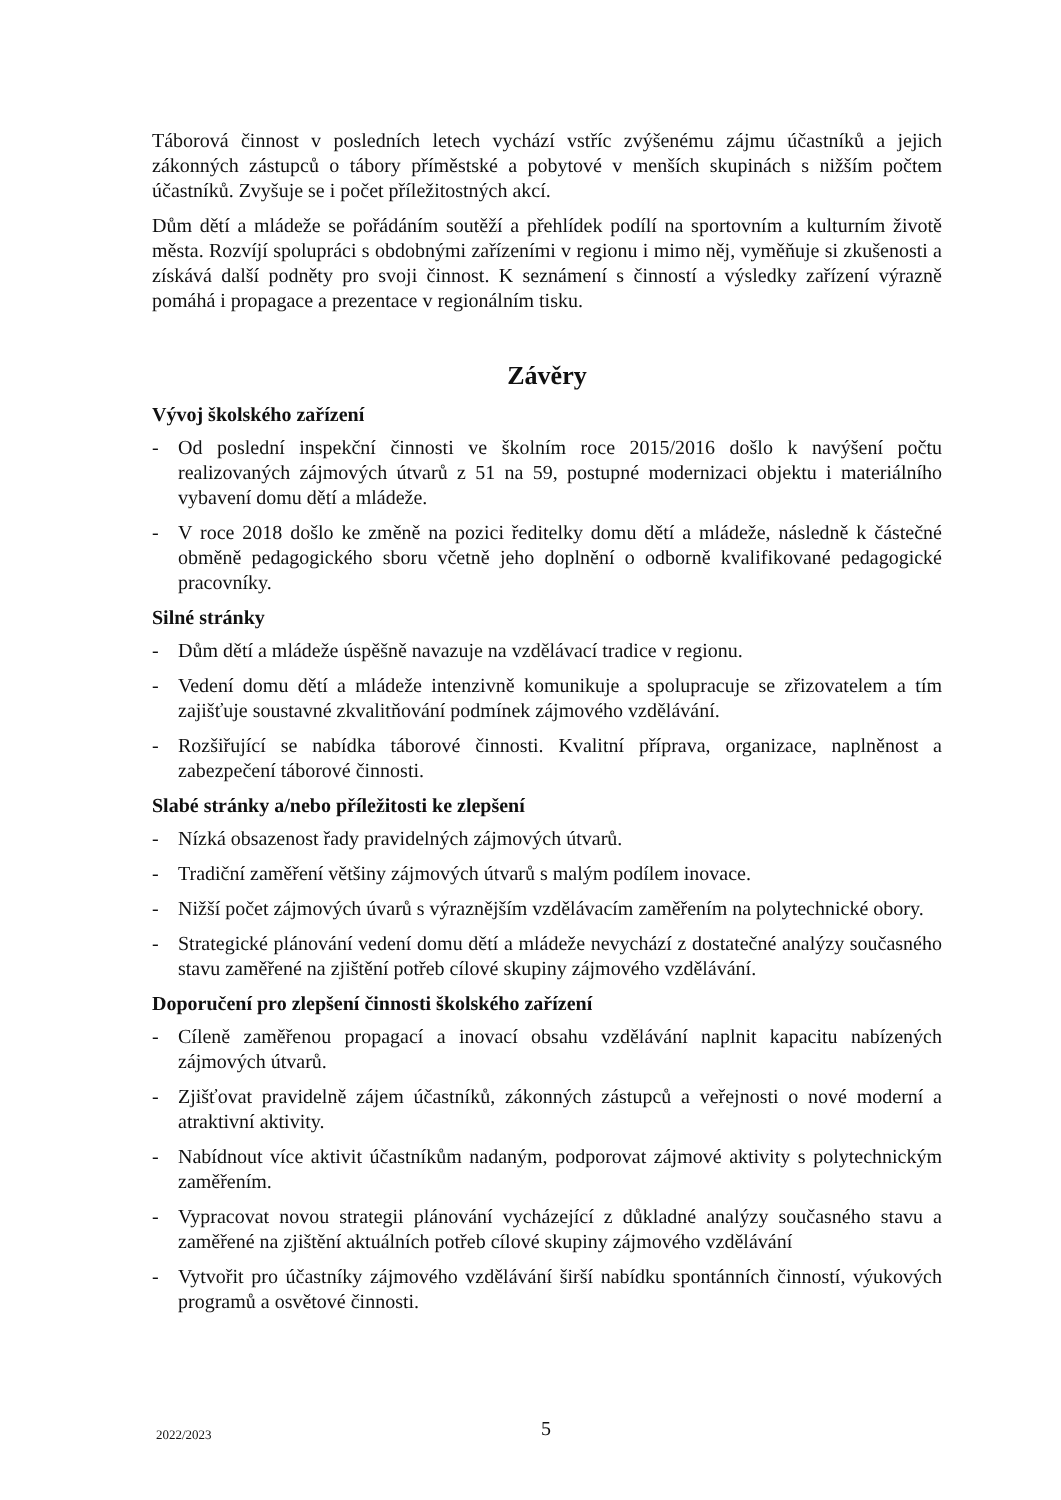Táborová činnost v posledních letech vychází vstříc zvýšenému zájmu účastníků a jejich zákonných zástupců o tábory příměstské a pobytové v menších skupinách s nižším počtem účastníků. Zvyšuje se i počet příležitostných akcí.
Dům dětí a mládeže se pořádáním soutěží a přehlídek podílí na sportovním a kulturním životě města. Rozvíjí spolupráci s obdobnými zařízeními v regionu i mimo něj, vyměňuje si zkušenosti a získává další podněty pro svoji činnost. K seznámení s činností a výsledky zařízení výrazně pomáhá i propagace a prezentace v regionálním tisku.
Závěry
Vývoj školského zařízení
- Od poslední inspekční činnosti ve školním roce 2015/2016 došlo k navýšení počtu realizovaných zájmových útvarů z 51 na 59, postupné modernizaci objektu i materiálního vybavení domu dětí a mládeže.
- V roce 2018 došlo ke změně na pozici ředitelky domu dětí a mládeže, následně k částečné obměně pedagogického sboru včetně jeho doplnění o odborně kvalifikované pedagogické pracovníky.
Silné stránky
- Dům dětí a mládeže úspěšně navazuje na vzdělávací tradice v regionu.
- Vedení domu dětí a mládeže intenzivně komunikuje a spolupracuje se zřizovatelem a tím zajišťuje soustavné zkvalitňování podmínek zájmového vzdělávání.
- Rozšiřující se nabídka táborové činnosti. Kvalitní příprava, organizace, naplněnost a zabezpečení táborové činnosti.
Slabé stránky a/nebo příležitosti ke zlepšení
- Nízká obsazenost řady pravidelných zájmových útvarů.
- Tradiční zaměření většiny zájmových útvarů s malým podílem inovace.
- Nižší počet zájmových úvarů s výraznějším vzdělávacím zaměřením na polytechnické obory.
- Strategické plánování vedení domu dětí a mládeže nevychází z dostatečné analýzy současného stavu zaměřené na zjištění potřeb cílové skupiny zájmového vzdělávání.
Doporučení pro zlepšení činnosti školského zařízení
- Cíleně zaměřenou propagací a inovací obsahu vzdělávání naplnit kapacitu nabízených zájmových útvarů.
- Zjišťovat pravidelně zájem účastníků, zákonných zástupců a veřejnosti o nové moderní a atraktivní aktivity.
- Nabídnout více aktivit účastníkům nadaným, podporovat zájmové aktivity s polytechnickým zaměřením.
- Vypracovat novou strategii plánování vycházející z důkladné analýzy současného stavu a zaměřené na zjištění aktuálních potřeb cílové skupiny zájmového vzdělávání
- Vytvořit pro účastníky zájmového vzdělávání širší nabídku spontánních činností, výukových programů a osvětové činnosti.
2022/2023 5